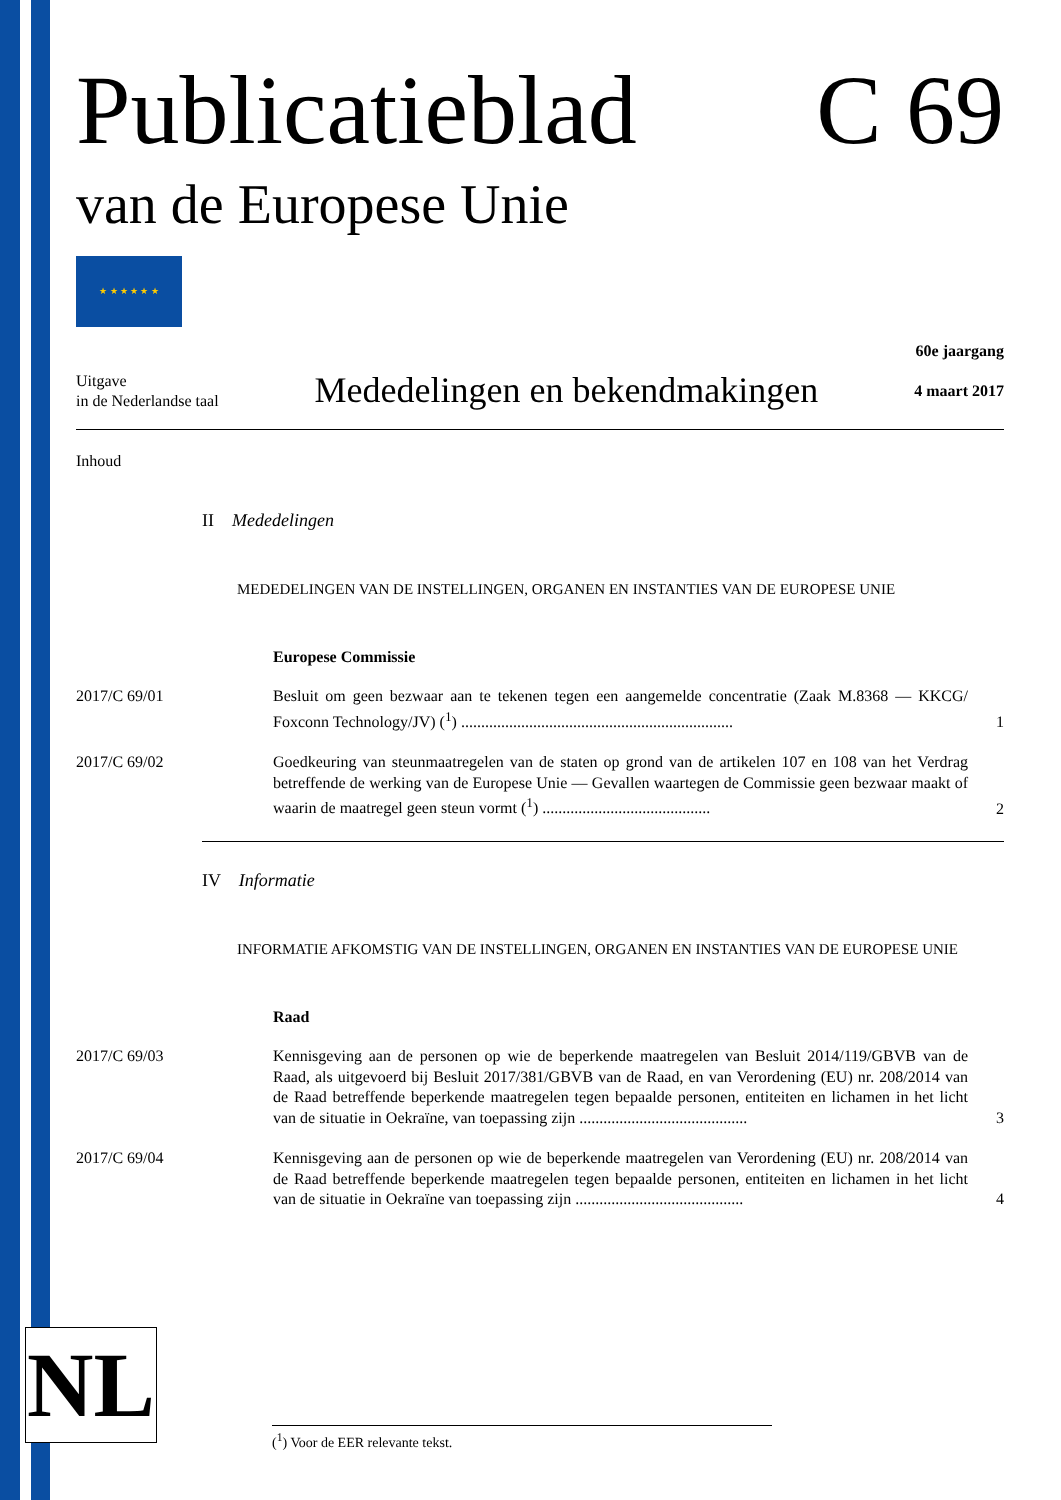Publicatieblad C 69
van de Europese Unie
★ ★ ★ ★ ★ ★
Uitgave
in de Nederlandse taal
Mededelingen en bekendmakingen
60e jaargang
4 maart 2017
Inhoud
II Mededelingen
MEDEDELINGEN VAN DE INSTELLINGEN, ORGANEN EN INSTANTIES VAN DE EUROPESE UNIE
Europese Commissie
2017/C 69/01 Besluit om geen bezwaar aan te tekenen tegen een aangemelde concentratie (Zaak M.8368 — KKCG/ Foxconn Technology/JV) (<sup>1</sup>) ....................................................................
1
2017/C 69/02 Goedkeuring van steunmaatregelen van de staten op grond van de artikelen 107 en 108 van het Verdrag betreffende de werking van de Europese Unie — Gevallen waartegen de Commissie geen bezwaar maakt of waarin de maatregel geen steun vormt (<sup>1</sup>) ..........................................
2
IV Informatie
INFORMATIE AFKOMSTIG VAN DE INSTELLINGEN, ORGANEN EN INSTANTIES VAN DE EUROPESE UNIE
Raad
2017/C 69/03 Kennisgeving aan de personen op wie de beperkende maatregelen van Besluit 2014/119/GBVB van de Raad, als uitgevoerd bij Besluit 2017/381/GBVB van de Raad, en van Verordening (EU) nr. 208/2014 van de Raad betreffende beperkende maatregelen tegen bepaalde personen, entiteiten en lichamen in het licht van de situatie in Oekraïne, van toepassing zijn ..........................................
3
2017/C 69/04 Kennisgeving aan de personen op wie de beperkende maatregelen van Verordening (EU) nr. 208/2014 van de Raad betreffende beperkende maatregelen tegen bepaalde personen, entiteiten en lichamen in het licht van de situatie in Oekraïne van toepassing zijn ..........................................
4
NL (<sup>1</sup>) Voor de EER relevante tekst.